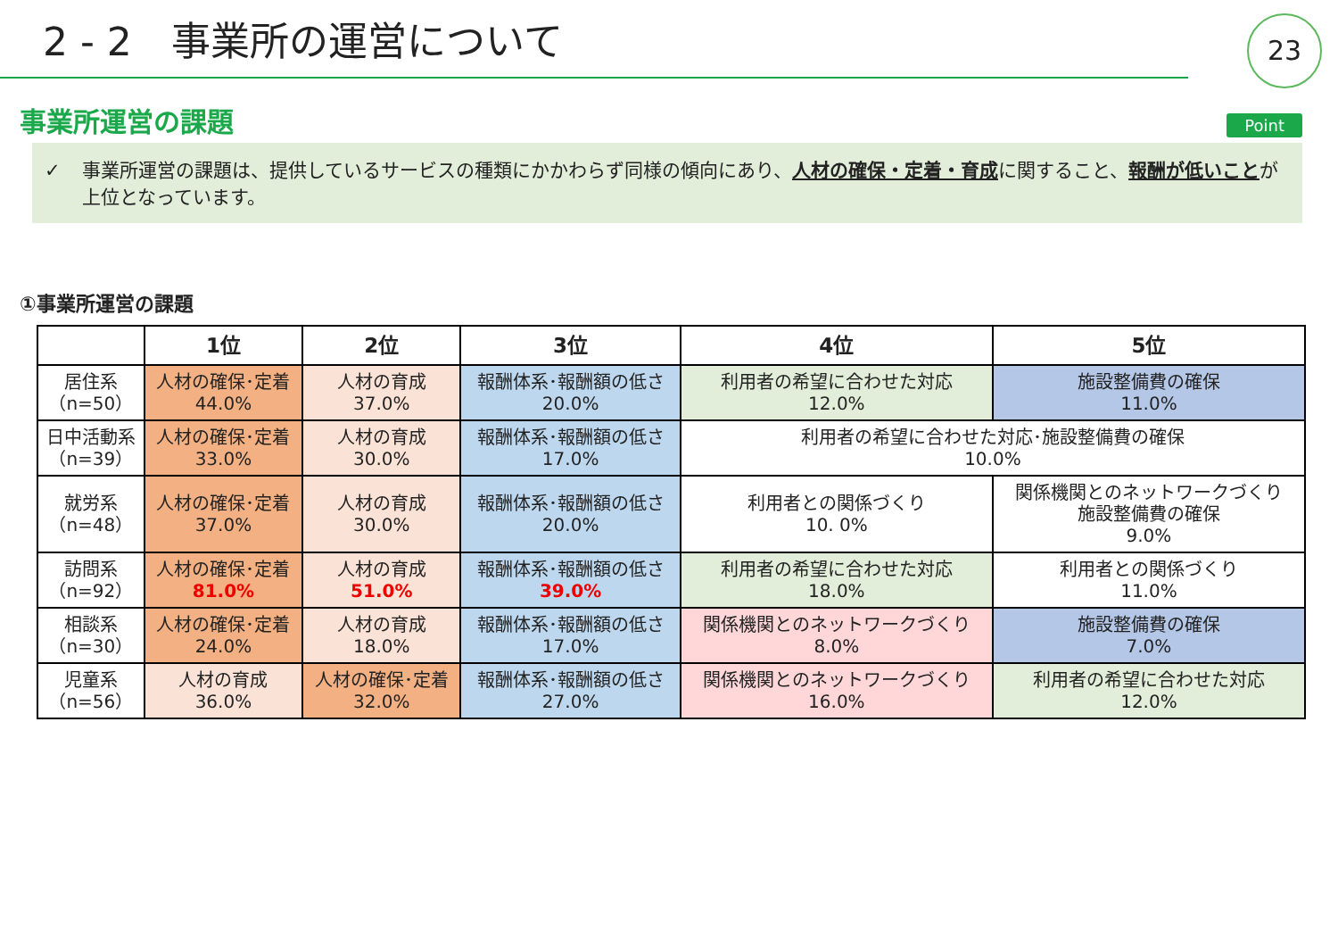2 - 2　事業所の運営について
23
事業所運営の課題
Point
✓ 事業所運営の課題は、提供しているサービスの種類にかかわらず同様の傾向にあり、人材の確保・定着・育成に関すること、報酬が低いことが上位となっています。
①事業所運営の課題
| | 1位 | 2位 | 3位 | 4位 | 5位 |
| --- | --- | --- | --- | --- | --- |
| 居住系 （n=50） | 人材の確保･定着 44.0% | 人材の育成 37.0% | 報酬体系･報酬額の低さ 20.0% | 利用者の希望に合わせた対応 12.0% | 施設整備費の確保 11.0% |
| 日中活動系 （n=39） | 人材の確保･定着 33.0% | 人材の育成 30.0% | 報酬体系･報酬額の低さ 17.0% | 利用者の希望に合わせた対応･施設整備費の確保 10.0% | |
| 就労系 （n=48） | 人材の確保･定着 37.0% | 人材の育成 30.0% | 報酬体系･報酬額の低さ 20.0% | 利用者との関係づくり 10. 0% | 関係機関とのネットワークづくり 施設整備費の確保 9.0% |
| 訪問系 （n=92） | 人材の確保･定着 81.0% | 人材の育成 51.0% | 報酬体系･報酬額の低さ 39.0% | 利用者の希望に合わせた対応 18.0% | 利用者との関係づくり 11.0% |
| 相談系 （n=30） | 人材の確保･定着 24.0% | 人材の育成 18.0% | 報酬体系･報酬額の低さ 17.0% | 関係機関とのネットワークづくり 8.0% | 施設整備費の確保 7.0% |
| 児童系 （n=56） | 人材の育成 36.0% | 人材の確保･定着 32.0% | 報酬体系･報酬額の低さ 27.0% | 関係機関とのネットワークづくり 16.0% | 利用者の希望に合わせた対応 12.0% |